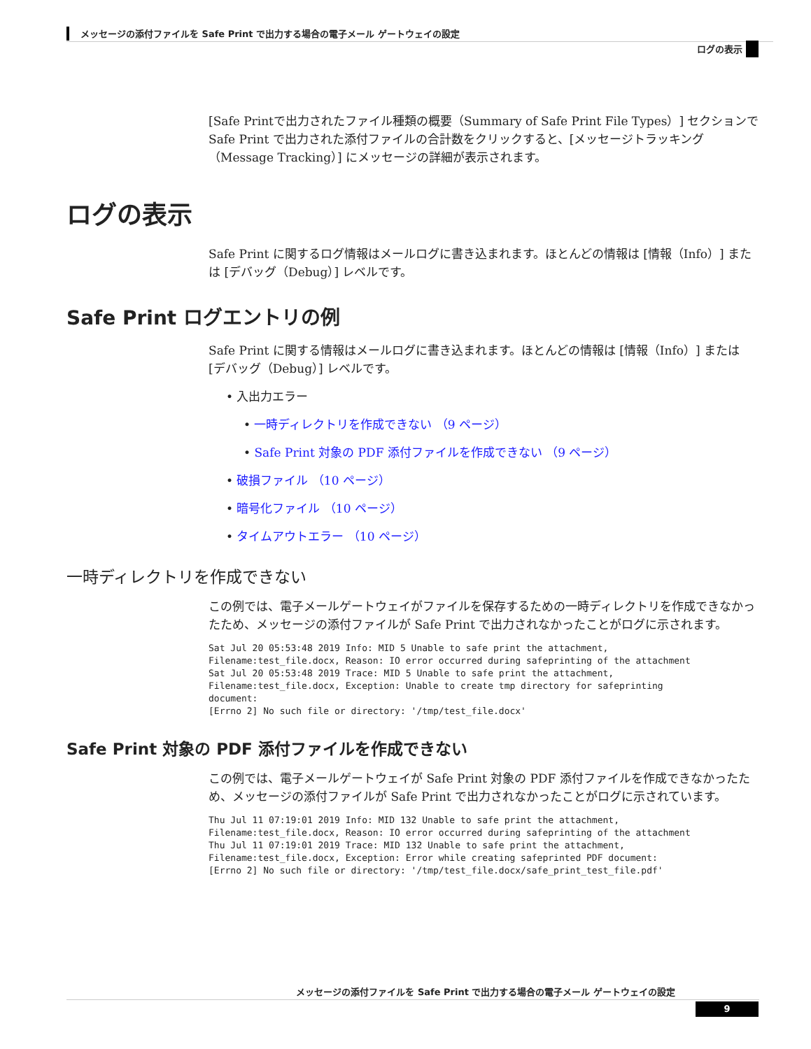メッセージの添付ファイルを Safe Print で出力する場合の電子メール ゲートウェイの設定
ログの表示
[Safe Printで出力されたファイル種類の概要（Summary of Safe Print File Types）] セクションで Safe Print で出力された添付ファイルの合計数をクリックすると、[メッセージトラッキング（Message Tracking）] にメッセージの詳細が表示されます。
ログの表示
Safe Print に関するログ情報はメールログに書き込まれます。ほとんどの情報は [情報（Info）] または [デバッグ（Debug）] レベルです。
Safe Print ログエントリの例
Safe Print に関する情報はメールログに書き込まれます。ほとんどの情報は [情報（Info）] または [デバッグ（Debug）] レベルです。
• 入出力エラー
• 一時ディレクトリを作成できない （9 ページ）
• Safe Print 対象の PDF 添付ファイルを作成できない （9 ページ）
• 破損ファイル （10 ページ）
• 暗号化ファイル （10 ページ）
• タイムアウトエラー （10 ページ）
一時ディレクトリを作成できない
この例では、電子メールゲートウェイがファイルを保存するための一時ディレクトリを作成できなかったため、メッセージの添付ファイルが Safe Print で出力されなかったことがログに示されます。
Sat Jul 20 05:53:48 2019 Info: MID 5 Unable to safe print the attachment,
Filename:test_file.docx, Reason: IO error occurred during safeprinting of the attachment
Sat Jul 20 05:53:48 2019 Trace: MID 5 Unable to safe print the attachment,
Filename:test_file.docx, Exception: Unable to create tmp directory for safeprinting
document:
[Errno 2] No such file or directory: '/tmp/test_file.docx'
Safe Print 対象の PDF 添付ファイルを作成できない
この例では、電子メールゲートウェイが Safe Print 対象の PDF 添付ファイルを作成できなかったため、メッセージの添付ファイルが Safe Print で出力されなかったことがログに示されています。
Thu Jul 11 07:19:01 2019 Info: MID 132 Unable to safe print the attachment,
Filename:test_file.docx, Reason: IO error occurred during safeprinting of the attachment
Thu Jul 11 07:19:01 2019 Trace: MID 132 Unable to safe print the attachment,
Filename:test_file.docx, Exception: Error while creating safeprinted PDF document:
[Errno 2] No such file or directory: '/tmp/test_file.docx/safe_print_test_file.pdf'
メッセージの添付ファイルを Safe Print で出力する場合の電子メール ゲートウェイの設定
9